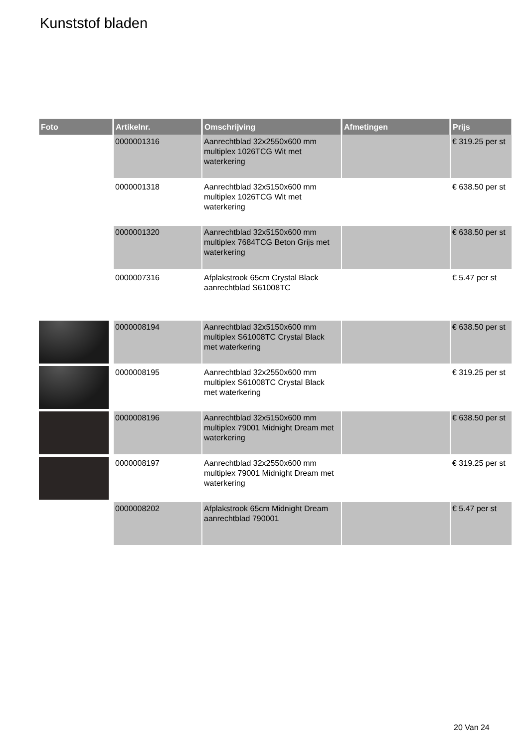Kunststof bladen
| Foto | Artikelnr. | Omschrijving | Afmetingen | Prijs |
| --- | --- | --- | --- | --- |
| | 0000001316 | Aanrechtblad 32x2550x600 mm multiplex 1026TCG Wit met waterkering | | € 319.25 per st |
| | 0000001318 | Aanrechtblad 32x5150x600 mm multiplex 1026TCG Wit met waterkering | | € 638.50 per st |
| | 0000001320 | Aanrechtblad 32x5150x600 mm multiplex 7684TCG Beton Grijs met waterkering | | € 638.50 per st |
| | 0000007316 | Afplakstrook 65cm Crystal Black aanrechtblad S61008TC | | € 5.47 per st |
| | 0000008194 | Aanrechtblad 32x5150x600 mm multiplex S61008TC Crystal Black met waterkering | | € 638.50 per st |
| | 0000008195 | Aanrechtblad 32x2550x600 mm multiplex S61008TC Crystal Black met waterkering | | € 319.25 per st |
| | 0000008196 | Aanrechtblad 32x5150x600 mm multiplex 79001 Midnight Dream met waterkering | | € 638.50 per st |
| | 0000008197 | Aanrechtblad 32x2550x600 mm multiplex 79001 Midnight Dream met waterkering | | € 319.25 per st |
| | 0000008202 | Afplakstrook 65cm Midnight Dream aanrechtblad 790001 | | € 5.47 per st |
20 Van 24